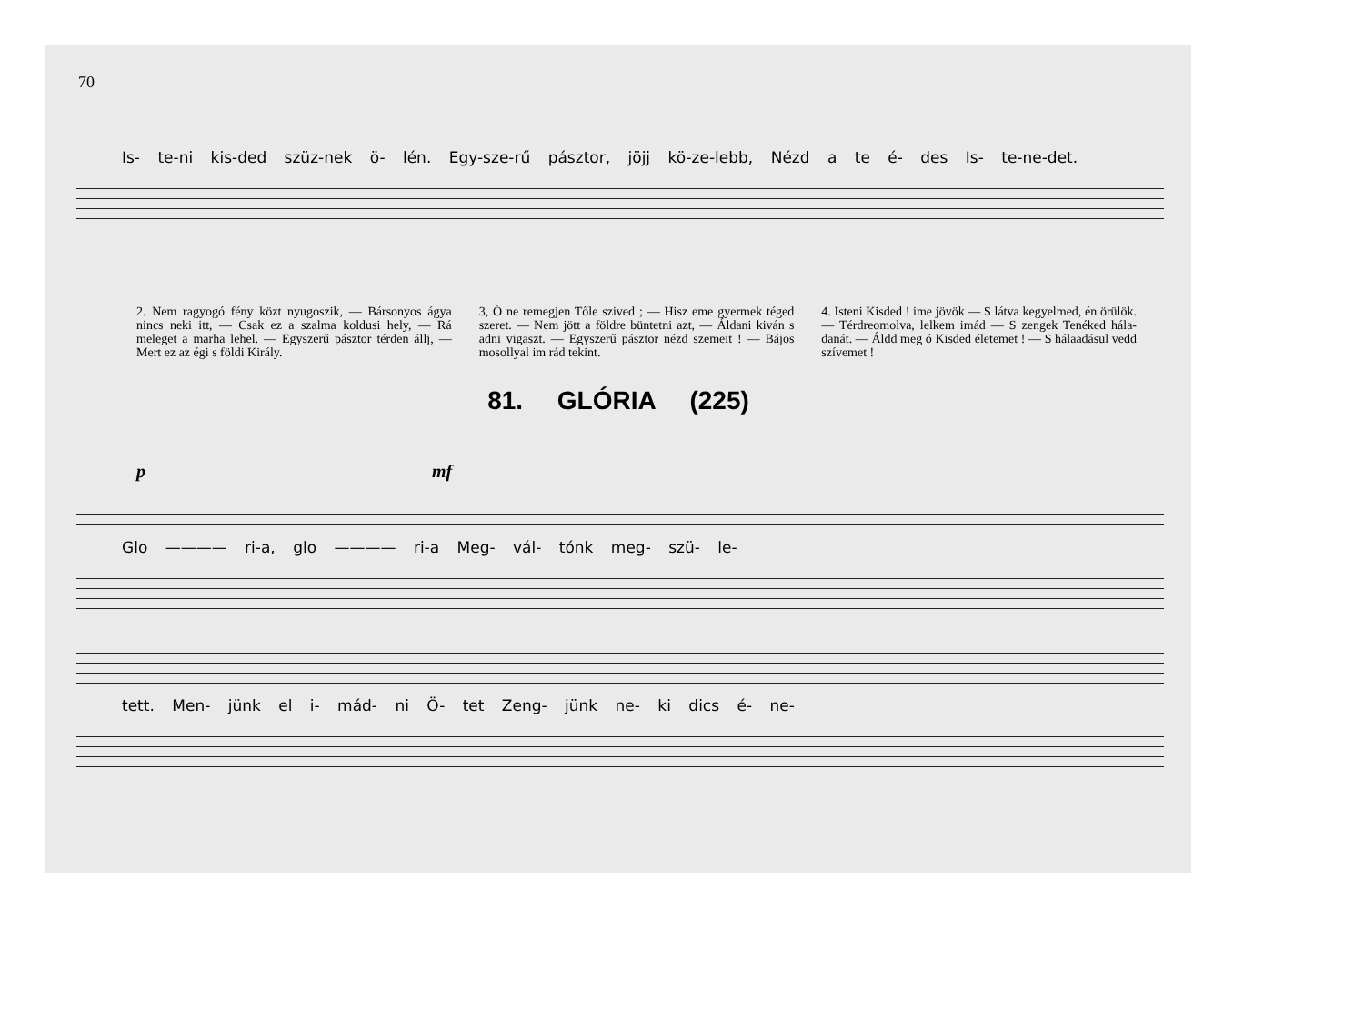70
Is- te-ni kis-ded szüz-nek ö- lén. Egy-sze-rű pásztor, jöjj kö-ze-lebb, Nézd a te é- des Is- te-ne-det.
2. Nem ragyogó fény közt nyugoszik, — Bársonyos ágya nincs neki itt, — Csak ez a szalma koldusi hely, — Rá meleget a marha lehel. — Egyszerű pásztor térden állj, — Mert ez az égi s földi Király.
3, Ó ne remegjen Tőle szived ; — Hisz eme gyermek téged szeret. — Nem jött a földre büntetni azt, — Áldani kiván s adni vigaszt. — Egyszerű pásztor nézd szemeit ! — Bájos mosollyal im rád tekint.
4. Isteni Kisded ! ime jövök — S látva kegyelmed, én örülök. — Térdreomolva, lelkem imád — S zengek Tenéked hála-danát. — Áldd meg ó Kisded életemet ! — S hálaadásul vedd szívemet !
81. GLÓRIA (225)
p mf
Glo ———— ri-a, glo ———— ri-a Meg- vál- tónk meg- szü- le-
tett. Men- jünk el i- mád- ni Ö- tet Zeng- jünk ne- ki dics é- ne-